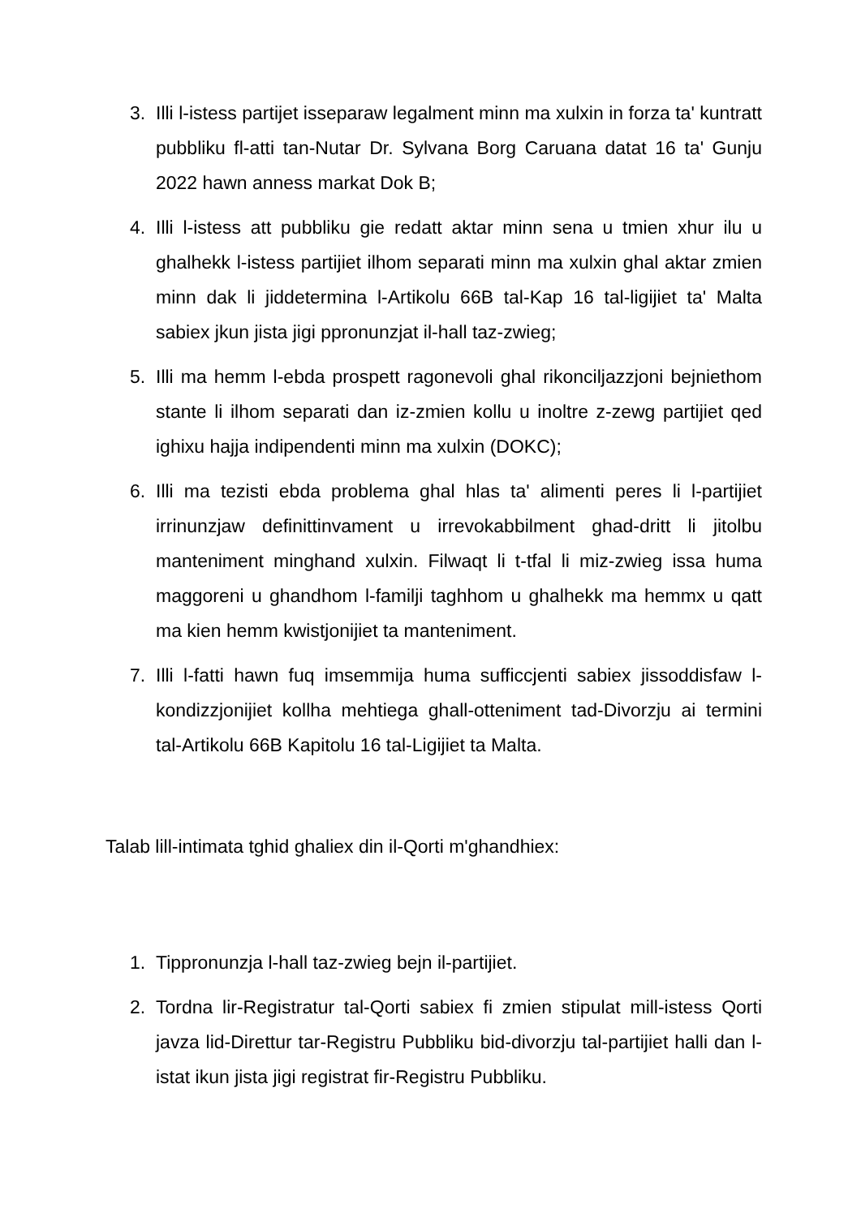3. Illi l-istess partijet isseparaw legalment minn ma xulxin in forza ta' kuntratt pubbliku fl-atti tan-Nutar Dr. Sylvana Borg Caruana datat 16 ta' Gunju 2022 hawn anness markat Dok B;
4. Illi l-istess att pubbliku gie redatt aktar minn sena u tmien xhur ilu u ghalhekk l-istess partijiet ilhom separati minn ma xulxin ghal aktar zmien minn dak li jiddetermina l-Artikolu 66B tal-Kap 16 tal-ligijiet ta' Malta sabiex jkun jista jigi ppronunzjat il-hall taz-zwieg;
5. Illi ma hemm l-ebda prospett ragonevoli ghal rikonciljazzjoni bejniethom stante li ilhom separati dan iz-zmien kollu u inoltre z-zewg partijiet qed ighixu hajja indipendenti minn ma xulxin (DOKC);
6. Illi ma tezisti ebda problema ghal hlas ta' alimenti peres li l-partijiet irrinunzjaw definittinvament u irrevokabbilment ghad-dritt li jitolbu manteniment minghand xulxin. Filwaqt li t-tfal li miz-zwieg issa huma maggoreni u ghandhom l-familji taghhom u ghalhekk ma hemmx u qatt ma kien hemm kwistjonijiet ta manteniment.
7. Illi l-fatti hawn fuq imsemmija huma sufficcjenti sabiex jissoddisfaw l-kondizzjonijiet kollha mehtiega ghall-otteniment tad-Divorzju ai termini tal-Artikolu 66B Kapitolu 16 tal-Ligijiet ta Malta.
Talab lill-intimata tghid ghaliex din il-Qorti m'ghandhiex:
1. Tippronunzja l-hall taz-zwieg bejn il-partijiet.
2. Tordna lir-Registratur tal-Qorti sabiex fi zmien stipulat mill-istess Qorti javza lid-Direttur tar-Registru Pubbliku bid-divorzju tal-partijiet halli dan l-istat ikun jista jigi registrat fir-Registru Pubbliku.